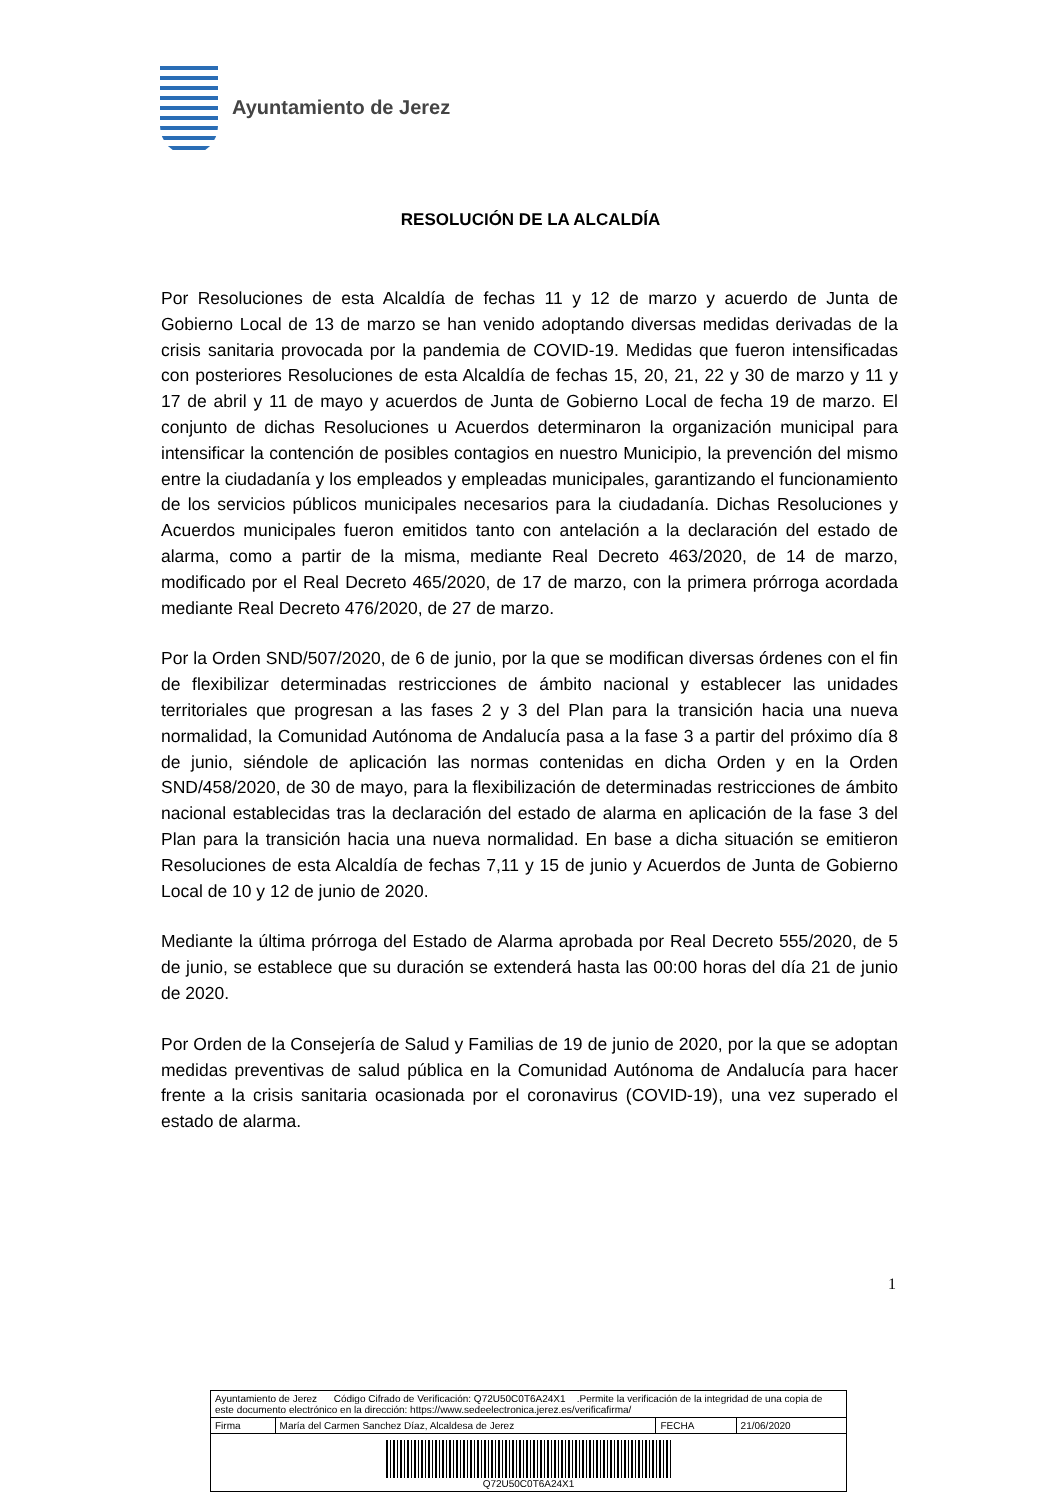Ayuntamiento de Jerez
RESOLUCIÓN DE LA ALCALDÍA
Por Resoluciones de esta Alcaldía de fechas 11 y 12 de marzo y acuerdo de Junta de Gobierno Local de 13 de marzo se han venido adoptando diversas medidas derivadas de la crisis sanitaria provocada por la pandemia de COVID-19. Medidas que fueron intensificadas con posteriores Resoluciones de esta Alcaldía de fechas 15, 20, 21, 22 y 30 de marzo y 11 y 17 de abril y 11 de mayo y acuerdos de Junta de Gobierno Local de fecha 19 de marzo. El conjunto de dichas Resoluciones u Acuerdos determinaron la organización municipal para intensificar la contención de posibles contagios en nuestro Municipio, la prevención del mismo entre la ciudadanía y los empleados y empleadas municipales, garantizando el funcionamiento de los servicios públicos municipales necesarios para la ciudadanía. Dichas Resoluciones y Acuerdos municipales fueron emitidos tanto con antelación a la declaración del estado de alarma, como a partir de la misma, mediante Real Decreto 463/2020, de 14 de marzo, modificado por el Real Decreto 465/2020, de 17 de marzo, con la primera prórroga acordada mediante Real Decreto 476/2020, de 27 de marzo.
Por la Orden SND/507/2020, de 6 de junio, por la que se modifican diversas órdenes con el fin de flexibilizar determinadas restricciones de ámbito nacional y establecer las unidades territoriales que progresan a las fases 2 y 3 del Plan para la transición hacia una nueva normalidad, la Comunidad Autónoma de Andalucía pasa a la fase 3 a partir del próximo día 8 de junio, siéndole de aplicación las normas contenidas en dicha Orden y en la Orden SND/458/2020, de 30 de mayo, para la flexibilización de determinadas restricciones de ámbito nacional establecidas tras la declaración del estado de alarma en aplicación de la fase 3 del Plan para la transición hacia una nueva normalidad. En base a dicha situación se emitieron Resoluciones de esta Alcaldía de fechas 7,11 y 15 de junio y Acuerdos de Junta de Gobierno Local de 10 y 12 de junio de 2020.
Mediante la última prórroga del Estado de Alarma aprobada por Real Decreto 555/2020, de 5 de junio, se establece que su duración se extenderá hasta las 00:00 horas del día 21 de junio de 2020.
Por Orden de la Consejería de Salud y Familias de 19 de junio de 2020, por la que se adoptan medidas preventivas de salud pública en la Comunidad Autónoma de Andalucía para hacer frente a la crisis sanitaria ocasionada por el coronavirus (COVID-19), una vez superado el estado de alarma.
1
| Ayuntamiento de Jerez Código Cifrado de Verificación: Q72U50C0T6A24X1 .Permite la verificación de la integridad de una copia de este documento electrónico en la dirección: https://www.sedeelectronica.jerez.es/verificafirma/ | | | |
| Firma | María del Carmen Sanchez Díaz, Alcaldesa de Jerez | FECHA | 21/06/2020 |
| Q72U50C0T6A24X1 | | | |